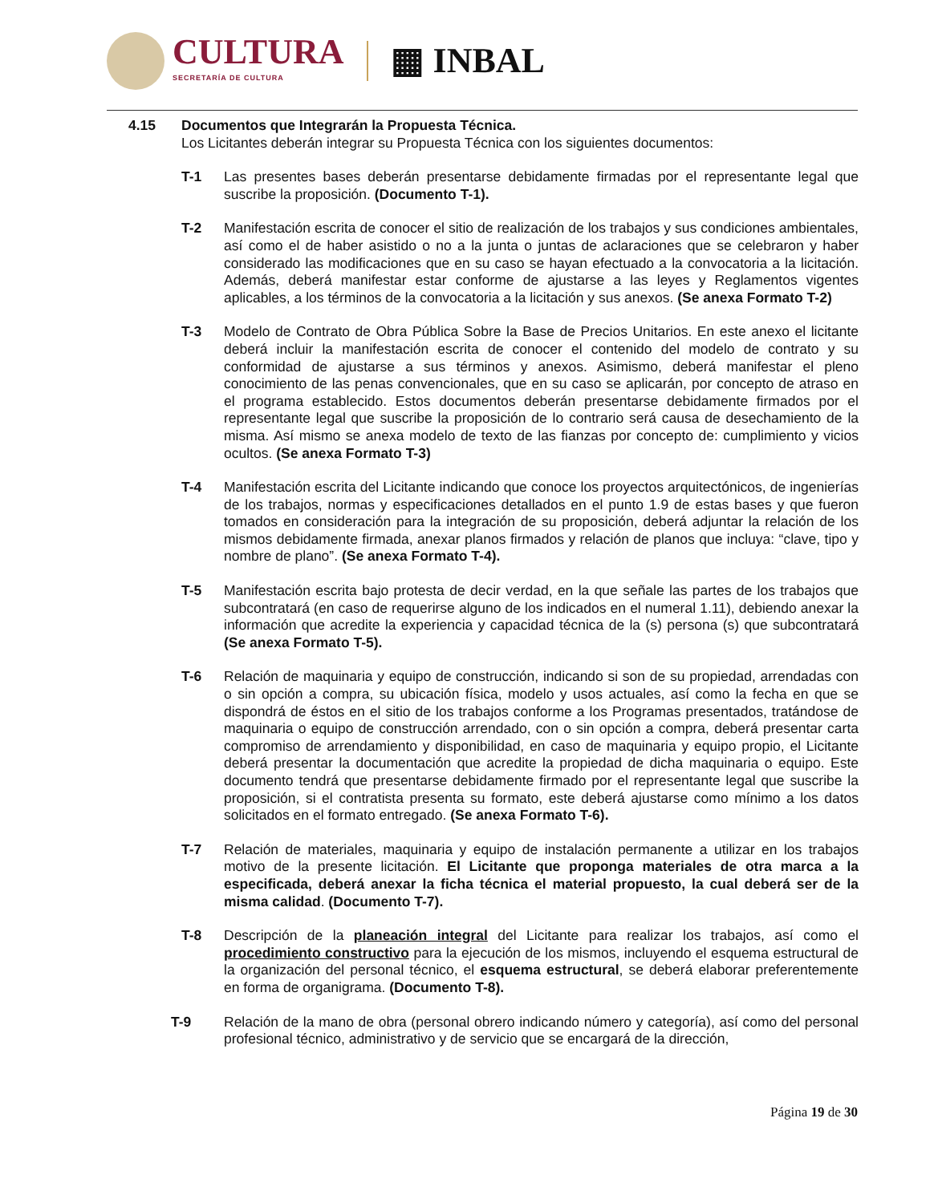CULTURA
SECRETARÍA DE CULTURA
▦ INBAL
4.15 Documentos que Integrarán la Propuesta Técnica.
Los Licitantes deberán integrar su Propuesta Técnica con los siguientes documentos:
T-1 Las presentes bases deberán presentarse debidamente firmadas por el representante legal que suscribe la proposición. (Documento T-1).
T-2 Manifestación escrita de conocer el sitio de realización de los trabajos y sus condiciones ambientales, así como el de haber asistido o no a la junta o juntas de aclaraciones que se celebraron y haber considerado las modificaciones que en su caso se hayan efectuado a la convocatoria a la licitación. Además, deberá manifestar estar conforme de ajustarse a las leyes y Reglamentos vigentes aplicables, a los términos de la convocatoria a la licitación y sus anexos. (Se anexa Formato T-2)
T-3 Modelo de Contrato de Obra Pública Sobre la Base de Precios Unitarios. En este anexo el licitante deberá incluir la manifestación escrita de conocer el contenido del modelo de contrato y su conformidad de ajustarse a sus términos y anexos. Asimismo, deberá manifestar el pleno conocimiento de las penas convencionales, que en su caso se aplicarán, por concepto de atraso en el programa establecido. Estos documentos deberán presentarse debidamente firmados por el representante legal que suscribe la proposición de lo contrario será causa de desechamiento de la misma. Así mismo se anexa modelo de texto de las fianzas por concepto de: cumplimiento y vicios ocultos. (Se anexa Formato T-3)
T-4 Manifestación escrita del Licitante indicando que conoce los proyectos arquitectónicos, de ingenierías de los trabajos, normas y especificaciones detallados en el punto 1.9 de estas bases y que fueron tomados en consideración para la integración de su proposición, deberá adjuntar la relación de los mismos debidamente firmada, anexar planos firmados y relación de planos que incluya: “clave, tipo y nombre de plano”. (Se anexa Formato T-4).
T-5 Manifestación escrita bajo protesta de decir verdad, en la que señale las partes de los trabajos que subcontratará (en caso de requerirse alguno de los indicados en el numeral 1.11), debiendo anexar la información que acredite la experiencia y capacidad técnica de la (s) persona (s) que subcontratará (Se anexa Formato T-5).
T-6 Relación de maquinaria y equipo de construcción, indicando si son de su propiedad, arrendadas con o sin opción a compra, su ubicación física, modelo y usos actuales, así como la fecha en que se dispondrá de éstos en el sitio de los trabajos conforme a los Programas presentados, tratándose de maquinaria o equipo de construcción arrendado, con o sin opción a compra, deberá presentar carta compromiso de arrendamiento y disponibilidad, en caso de maquinaria y equipo propio, el Licitante deberá presentar la documentación que acredite la propiedad de dicha maquinaria o equipo. Este documento tendrá que presentarse debidamente firmado por el representante legal que suscribe la proposición, si el contratista presenta su formato, este deberá ajustarse como mínimo a los datos solicitados en el formato entregado. (Se anexa Formato T-6).
T-7 Relación de materiales, maquinaria y equipo de instalación permanente a utilizar en los trabajos motivo de la presente licitación. El Licitante que proponga materiales de otra marca a la especificada, deberá anexar la ficha técnica el material propuesto, la cual deberá ser de la misma calidad. (Documento T-7).
T-8 Descripción de la planeación integral del Licitante para realizar los trabajos, así como el procedimiento constructivo para la ejecución de los mismos, incluyendo el esquema estructural de la organización del personal técnico, el esquema estructural, se deberá elaborar preferentemente en forma de organigrama. (Documento T-8).
T-9 Relación de la mano de obra (personal obrero indicando número y categoría), así como del personal profesional técnico, administrativo y de servicio que se encargará de la dirección,
Página 19 de 30